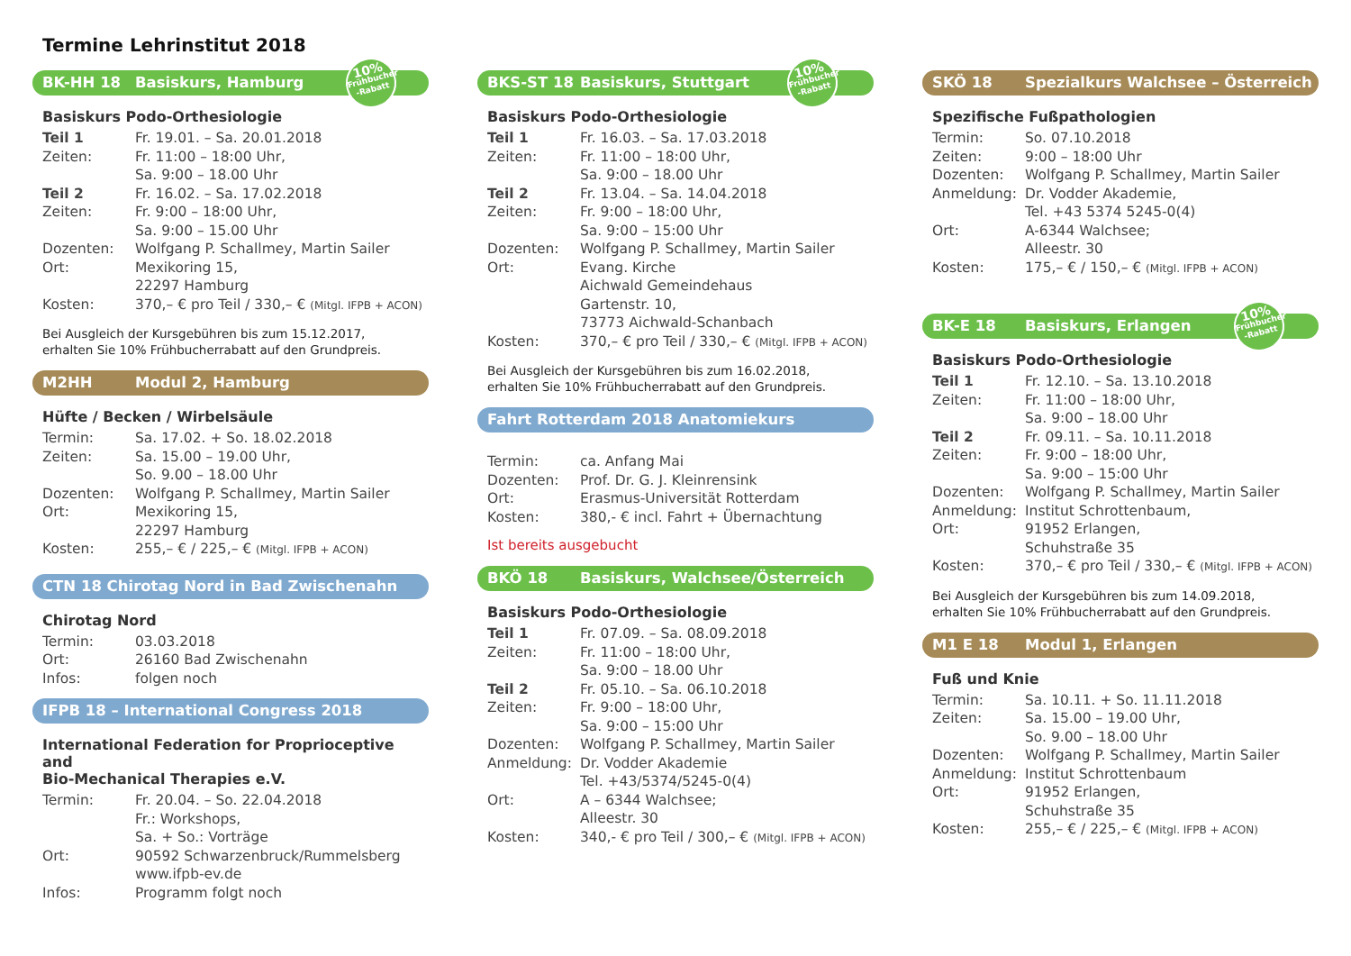Termine Lehrinstitut 2018
BK-HH 18 Basiskurs, Hamburg
10%
Frühbucher -Rabatt
Basiskurs Podo-Orthesiologie
| Teil 1 | Fr. 19.01. – Sa. 20.01.2018 |
| Zeiten: | Fr. 11:00 – 18:00 Uhr, Sa. 9:00 – 18.00 Uhr |
| Teil 2 | Fr. 16.02. – Sa. 17.02.2018 |
| Zeiten: | Fr. 9:00 – 18:00 Uhr, Sa. 9:00 – 15.00 Uhr |
| Dozenten: | Wolfgang P. Schallmey, Martin Sailer |
| Ort: | Mexikoring 15, 22297 Hamburg |
| Kosten: | 370,– € pro Teil / 330,– € (Mitgl. IFPB + ACON) |
Bei Ausgleich der Kursgebühren bis zum 15.12.2017,
erhalten Sie 10% Frühbucherrabatt auf den Grundpreis.
M2HH Modul 2, Hamburg
Hüfte / Becken / Wirbelsäule
| Termin: | Sa. 17.02. + So. 18.02.2018 |
| Zeiten: | Sa. 15.00 – 19.00 Uhr, So. 9.00 – 18.00 Uhr |
| Dozenten: | Wolfgang P. Schallmey, Martin Sailer |
| Ort: | Mexikoring 15, 22297 Hamburg |
| Kosten: | 255,– € / 225,– € (Mitgl. IFPB + ACON) |
CTN 18 Chirotag Nord in Bad Zwischenahn
Chirotag Nord
| Termin: | 03.03.2018 |
| Ort: | 26160 Bad Zwischenahn |
| Infos: | folgen noch |
IFPB 18 – International Congress 2018
International Federation for Proprioceptive and
Bio-Mechanical Therapies e.V.
| Termin: | Fr. 20.04. – So. 22.04.2018 Fr.: Workshops, Sa. + So.: Vorträge |
| Ort: | 90592 Schwarzenbruck/Rummelsberg www.ifpb-ev.de |
| Infos: | Programm folgt noch |
BKS-ST 18 Basiskurs, Stuttgart
10%
Frühbucher -Rabatt
Basiskurs Podo-Orthesiologie
| Teil 1 | Fr. 16.03. – Sa. 17.03.2018 |
| Zeiten: | Fr. 11:00 – 18:00 Uhr, Sa. 9:00 – 18.00 Uhr |
| Teil 2 | Fr. 13.04. – Sa. 14.04.2018 |
| Zeiten: | Fr. 9:00 – 18:00 Uhr, Sa. 9:00 – 15:00 Uhr |
| Dozenten: | Wolfgang P. Schallmey, Martin Sailer |
| Ort: | Evang. Kirche Aichwald Gemeindehaus Gartenstr. 10, 73773 Aichwald-Schanbach |
| Kosten: | 370,– € pro Teil / 330,– € (Mitgl. IFPB + ACON) |
Bei Ausgleich der Kursgebühren bis zum 16.02.2018,
erhalten Sie 10% Frühbucherrabatt auf den Grundpreis.
Fahrt Rotterdam 2018 Anatomiekurs
| Termin: | ca. Anfang Mai |
| Dozenten: | Prof. Dr. G. J. Kleinrensink |
| Ort: | Erasmus-Universität Rotterdam |
| Kosten: | 380,- € incl. Fahrt + Übernachtung |
Ist bereits ausgebucht
BKÖ 18 Basiskurs, Walchsee/Österreich
Basiskurs Podo-Orthesiologie
| Teil 1 | Fr. 07.09. – Sa. 08.09.2018 |
| Zeiten: | Fr. 11:00 – 18:00 Uhr, Sa. 9:00 – 18.00 Uhr |
| Teil 2 | Fr. 05.10. – Sa. 06.10.2018 |
| Zeiten: | Fr. 9:00 – 18:00 Uhr, Sa. 9:00 – 15:00 Uhr |
| Dozenten: | Wolfgang P. Schallmey, Martin Sailer |
| Anmeldung: | Dr. Vodder Akademie Tel. +43/5374/5245-0(4) |
| Ort: | A – 6344 Walchsee; Alleestr. 30 |
| Kosten: | 340,- € pro Teil / 300,– € (Mitgl. IFPB + ACON) |
SKÖ 18 Spezialkurs Walchsee – Österreich
Spezifische Fußpathologien
| Termin: | So. 07.10.2018 |
| Zeiten: | 9:00 – 18:00 Uhr |
| Dozenten: | Wolfgang P. Schallmey, Martin Sailer |
| Anmeldung: | Dr. Vodder Akademie, Tel. +43 5374 5245-0(4) |
| Ort: | A-6344 Walchsee; Alleestr. 30 |
| Kosten: | 175,– € / 150,– € (Mitgl. IFPB + ACON) |
BK-E 18 Basiskurs, Erlangen
10%
Frühbucher -Rabatt
Basiskurs Podo-Orthesiologie
| Teil 1 | Fr. 12.10. – Sa. 13.10.2018 |
| Zeiten: | Fr. 11:00 – 18:00 Uhr, Sa. 9:00 – 18.00 Uhr |
| Teil 2 | Fr. 09.11. – Sa. 10.11.2018 |
| Zeiten: | Fr. 9:00 – 18:00 Uhr, Sa. 9:00 – 15:00 Uhr |
| Dozenten: | Wolfgang P. Schallmey, Martin Sailer |
| Anmeldung: | Institut Schrottenbaum, |
| Ort: | 91952 Erlangen, Schuhstraße 35 |
| Kosten: | 370,– € pro Teil / 330,– € (Mitgl. IFPB + ACON) |
Bei Ausgleich der Kursgebühren bis zum 14.09.2018,
erhalten Sie 10% Frühbucherrabatt auf den Grundpreis.
M1 E 18 Modul 1, Erlangen
Fuß und Knie
| Termin: | Sa. 10.11. + So. 11.11.2018 |
| Zeiten: | Sa. 15.00 – 19.00 Uhr, So. 9.00 – 18.00 Uhr |
| Dozenten: | Wolfgang P. Schallmey, Martin Sailer |
| Anmeldung: | Institut Schrottenbaum |
| Ort: | 91952 Erlangen, Schuhstraße 35 |
| Kosten: | 255,– € / 225,– € (Mitgl. IFPB + ACON) |